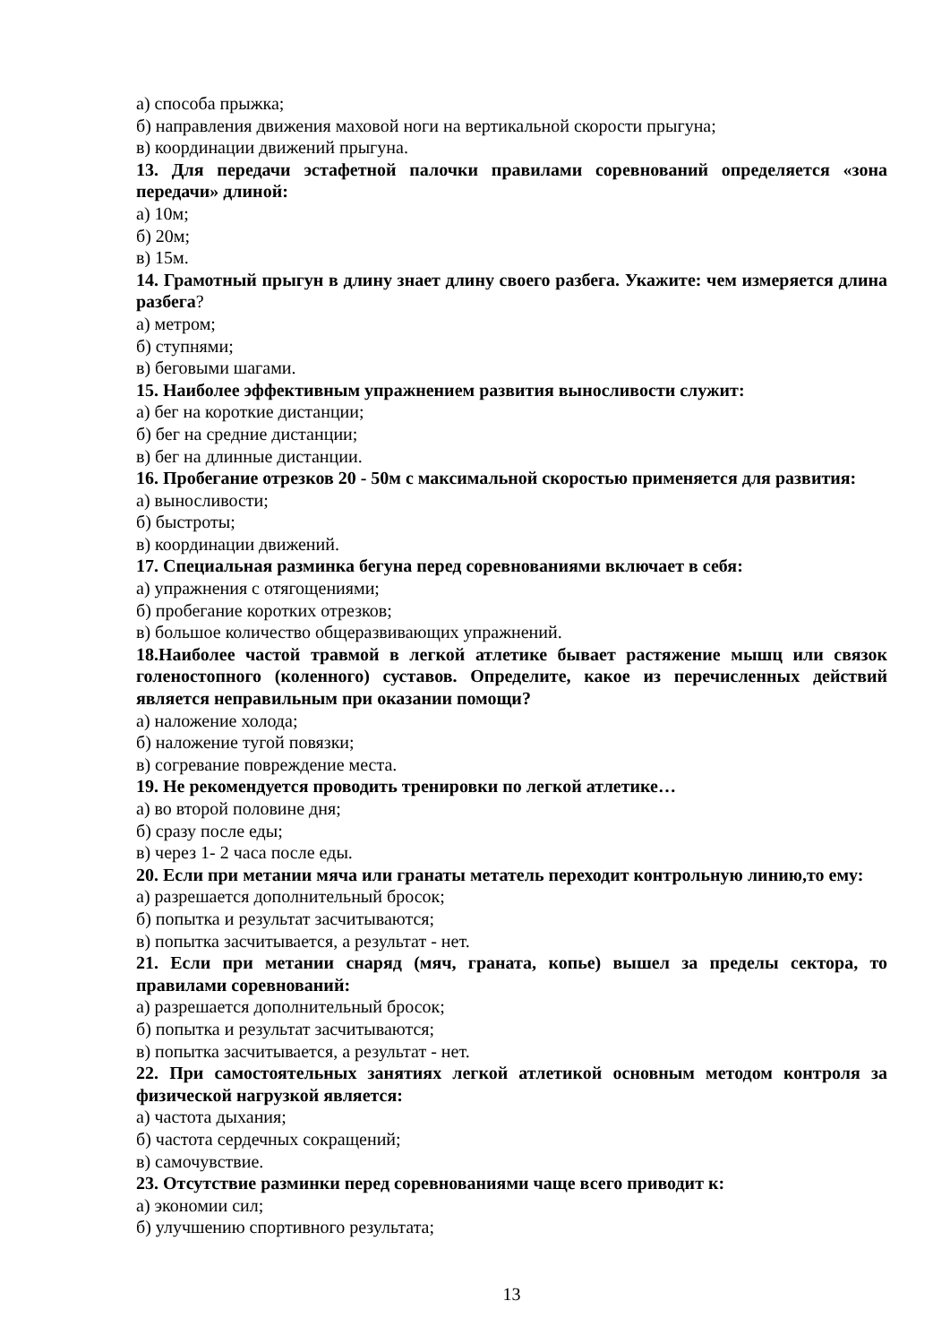а) способа прыжка;
б) направления движения маховой ноги на вертикальной скорости прыгуна;
в) координации движений прыгуна.
13. Для передачи эстафетной палочки правилами соревнований определяется «зона передачи» длиной:
а) 10м;
б) 20м;
в) 15м.
14. Грамотный прыгун в длину знает длину своего разбега. Укажите: чем измеряется длина разбега?
а) метром;
б) ступнями;
в) беговыми шагами.
15. Наиболее эффективным упражнением развития выносливости служит:
а) бег на короткие дистанции;
б) бег на средние дистанции;
в) бег на длинные дистанции.
16. Пробегание отрезков 20 - 50м с максимальной скоростью применяется для развития:
а) выносливости;
б) быстроты;
в) координации движений.
17. Специальная разминка бегуна перед соревнованиями включает в себя:
а) упражнения с отягощениями;
б) пробегание коротких отрезков;
в) большое количество общеразвивающих упражнений.
18.Наиболее частой травмой в легкой атлетике бывает растяжение мышц или связок голеностопного (коленного) суставов. Определите, какое из перечисленных действий является неправильным при оказании помощи?
а) наложение холода;
б) наложение тугой повязки;
в) согревание повреждение места.
19. Не рекомендуется проводить тренировки по легкой атлетике…
а) во второй половине дня;
б) сразу после еды;
в) через 1- 2 часа после еды.
20. Если при метании мяча или гранаты метатель переходит контрольную линию,то ему:
а) разрешается дополнительный бросок;
б) попытка и результат засчитываются;
в) попытка засчитывается, а результат - нет.
21. Если при метании снаряд (мяч, граната, копье) вышел за пределы сектора, то правилами соревнований:
а) разрешается дополнительный бросок;
б) попытка и результат засчитываются;
в) попытка засчитывается, а результат - нет.
22. При самостоятельных занятиях легкой атлетикой основным методом контроля за физической нагрузкой является:
а) частота дыхания;
б) частота сердечных сокращений;
в) самочувствие.
23. Отсутствие разминки перед соревнованиями чаще всего приводит к:
а) экономии сил;
б) улучшению спортивного результата;
13